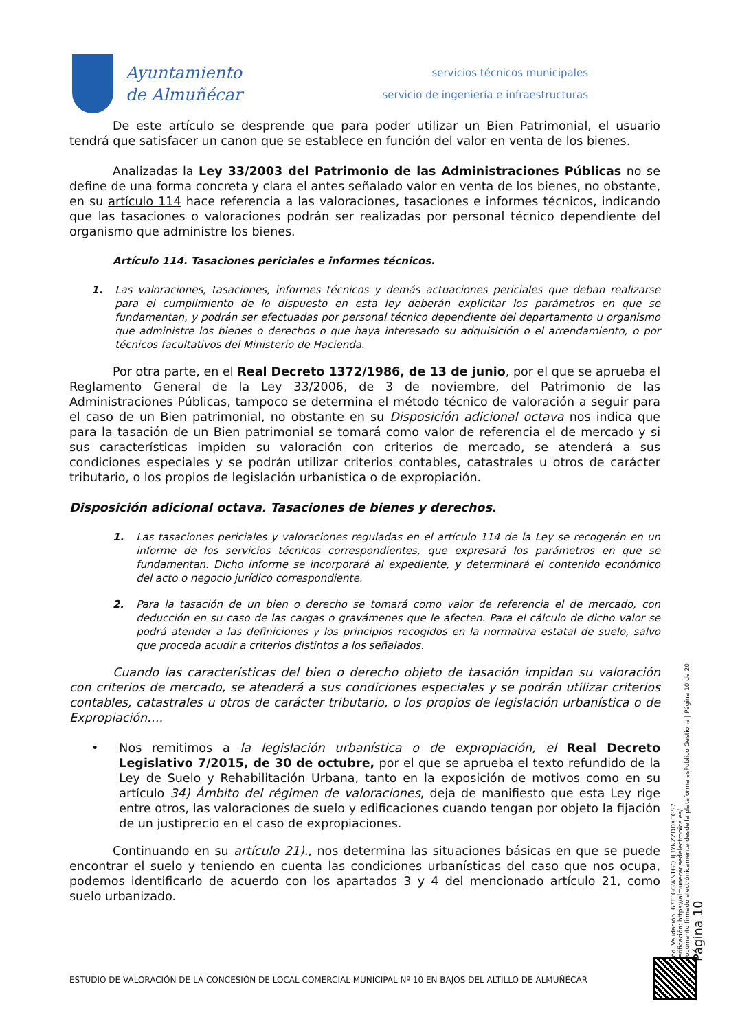Ayuntamiento
de Almuñécar
servicios técnicos municipales
servicio de ingeniería e infraestructuras
De este artículo se desprende que para poder utilizar un Bien Patrimonial, el usuario tendrá que satisfacer un canon que se establece en función del valor en venta de los bienes.
Analizadas la Ley 33/2003 del Patrimonio de las Administraciones Públicas no se define de una forma concreta y clara el antes señalado valor en venta de los bienes, no obstante, en su artículo 114 hace referencia a las valoraciones, tasaciones e informes técnicos, indicando que las tasaciones o valoraciones podrán ser realizadas por personal técnico dependiente del organismo que administre los bienes.
Artículo 114. Tasaciones periciales e informes técnicos.
1. Las valoraciones, tasaciones, informes técnicos y demás actuaciones periciales que deban realizarse para el cumplimiento de lo dispuesto en esta ley deberán explicitar los parámetros en que se fundamentan, y podrán ser efectuadas por personal técnico dependiente del departamento u organismo que administre los bienes o derechos o que haya interesado su adquisición o el arrendamiento, o por técnicos facultativos del Ministerio de Hacienda.
Por otra parte, en el Real Decreto 1372/1986, de 13 de junio, por el que se aprueba el Reglamento General de la Ley 33/2006, de 3 de noviembre, del Patrimonio de las Administraciones Públicas, tampoco se determina el método técnico de valoración a seguir para el caso de un Bien patrimonial, no obstante en su Disposición adicional octava nos indica que para la tasación de un Bien patrimonial se tomará como valor de referencia el de mercado y si sus características impiden su valoración con criterios de mercado, se atenderá a sus condiciones especiales y se podrán utilizar criterios contables, catastrales u otros de carácter tributario, o los propios de legislación urbanística o de expropiación.
Disposición adicional octava. Tasaciones de bienes y derechos.
1. Las tasaciones periciales y valoraciones reguladas en el artículo 114 de la Ley se recogerán en un informe de los servicios técnicos correspondientes, que expresará los parámetros en que se fundamentan. Dicho informe se incorporará al expediente, y determinará el contenido económico del acto o negocio jurídico correspondiente.
2. Para la tasación de un bien o derecho se tomará como valor de referencia el de mercado, con deducción en su caso de las cargas o gravámenes que le afecten. Para el cálculo de dicho valor se podrá atender a las definiciones y los principios recogidos en la normativa estatal de suelo, salvo que proceda acudir a criterios distintos a los señalados.
Cuando las características del bien o derecho objeto de tasación impidan su valoración con criterios de mercado, se atenderá a sus condiciones especiales y se podrán utilizar criterios contables, catastrales u otros de carácter tributario, o los propios de legislación urbanística o de Expropiación….
• Nos remitimos a la legislación urbanística o de expropiación, el Real Decreto Legislativo 7/2015, de 30 de octubre, por el que se aprueba el texto refundido de la Ley de Suelo y Rehabilitación Urbana, tanto en la exposición de motivos como en su artículo 34) Ámbito del régimen de valoraciones, deja de manifiesto que esta Ley rige entre otros, las valoraciones de suelo y edificaciones cuando tengan por objeto la fijación de un justiprecio en el caso de expropiaciones.
Continuando en su artículo 21)., nos determina las situaciones básicas en que se puede encontrar el suelo y teniendo en cuenta las condiciones urbanísticas del caso que nos ocupa, podemos identificarlo de acuerdo con los apartados 3 y 4 del mencionado artículo 21, como suelo urbanizado.
Cód. Validación: 67TFGGWNTGQHJ3YNZZDDXEGS7
Verificación: https://almunecar.sedelectronica.es/
Documento firmado electrónicamente desde la plataforma esPublico Gestiona | Página 10 de 20
Página 10
ESTUDIO DE VALORACIÓN DE LA CONCESIÓN DE LOCAL COMERCIAL MUNICIPAL Nº 10 EN BAJOS DEL ALTILLO DE ALMUÑÉCAR